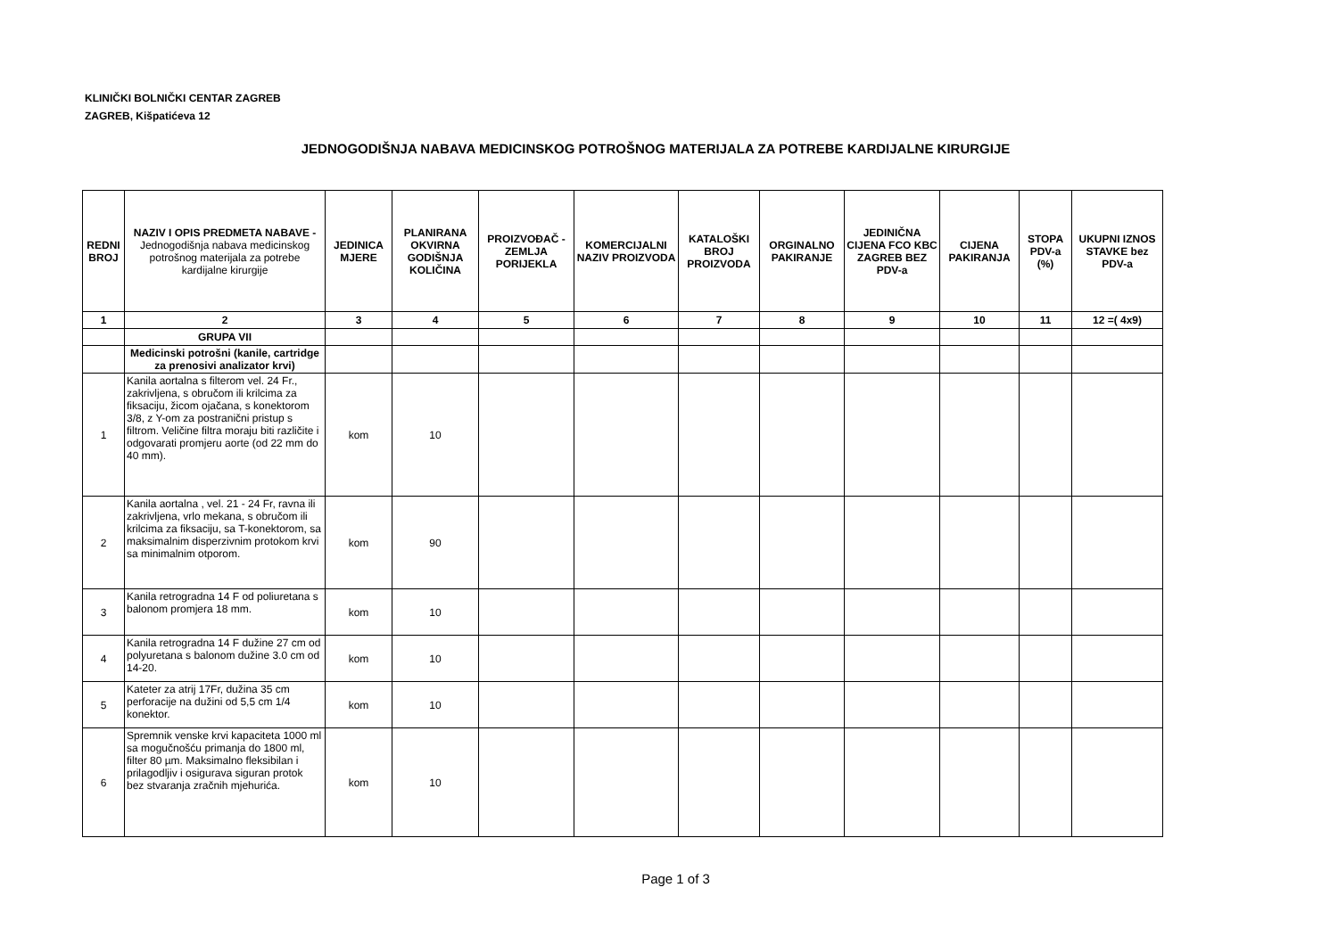KLINIČKI BOLNIČKI CENTAR ZAGREB
ZAGREB, Kišpatićeva 12
JEDNOGODIŠNJA NABAVA MEDICINSKOG POTROŠNOG MATERIJALA ZA POTREBE KARDIJALNE KIRURGIJE
| REDNI BROJ | NAZIV I OPIS PREDMETA NABAVE - Jednogodišnja nabava medicinskog potrošnog materijala za potrebe kardijalne kirurgije | JEDINICA MJERE | PLANIRANA OKVIRNA GODIŠNJA KOLIČINA | PROIZVOĐAČ -ZEMLJA PORIJEKLA | KOMERCIJALNI NAZIV PROIZVODA | KATALOŠKI BROJ PROIZVODA | ORGINALNO PAKIRANJE | JEDINIČNA CIJENA FCO KBC ZAGREB BEZ PDV-a | CIJENA PAKIRANJA | STOPA PDV-a (%) | UKUPNI IZNOS STAVKE bez PDV-a |
| --- | --- | --- | --- | --- | --- | --- | --- | --- | --- | --- | --- |
| 1 | 2 | 3 | 4 | 5 | 6 | 7 | 8 | 9 | 10 | 11 | 12 =( 4x9) |
| | GRUPA VII | | | | | | | | | | |
| | Medicinski potrošni (kanile, cartridge za prenosivi analizator krvi) | | | | | | | | | | |
| 1 | Kanila aortalna s filterom vel. 24 Fr., zakrivljena, s obručom ili krilcima za fiksaciju, žicom ojačana, s konektorom 3/8, z Y-om za postranični pristup s filtrom. Veličine filtra moraju biti različite i odgovarati promjeru aorte (od 22 mm do 40 mm). | kom | 10 | | | | | | | | |
| 2 | Kanila aortalna , vel. 21 - 24 Fr, ravna ili zakrivljena, vrlo mekana, s obručom ili krilcima za fiksaciju, sa T-konektorom, sa maksimalnim disperzivnim protokom krvi sa minimalnim otporom. | kom | 90 | | | | | | | | |
| 3 | Kanila retrogradna 14 F od poliuretana s balonom promjera 18 mm. | kom | 10 | | | | | | | | |
| 4 | Kanila retrogradna 14 F dužine 27 cm od polyuretana s balonom dužine 3.0 cm od 14-20. | kom | 10 | | | | | | | | |
| 5 | Kateter za atrij 17Fr, dužina 35 cm perforacije na dužini od 5,5 cm 1/4 konektor. | kom | 10 | | | | | | | | |
| 6 | Spremnik venske krvi kapaciteta 1000 ml sa mogučnošću primanja do 1800 ml, filter 80 µm. Maksimalno fleksibilan i prilagodljiv i osigurava siguran protok bez stvaranja zračnih mjehurića. | kom | 10 | | | | | | | | |
Page 1 of 3